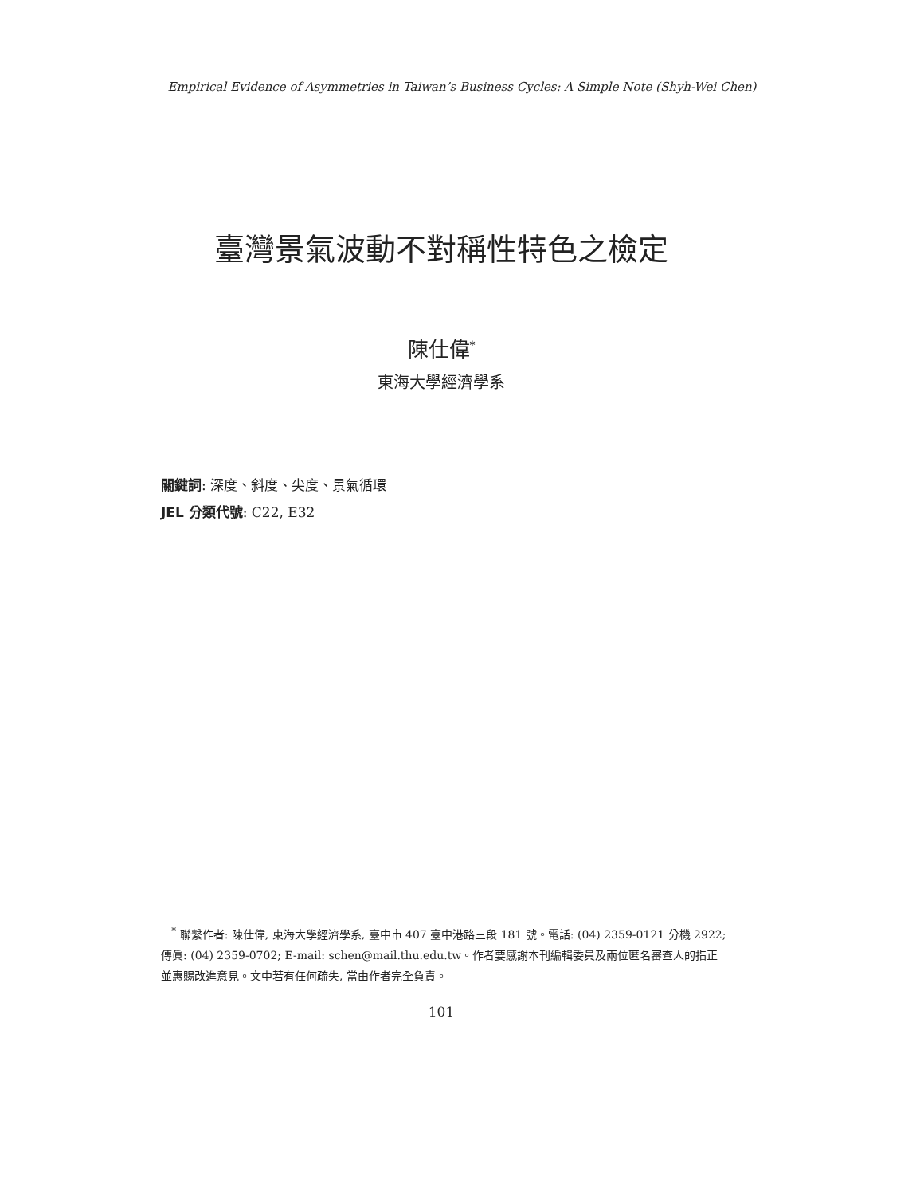Empirical Evidence of Asymmetries in Taiwan’s Business Cycles: A Simple Note (Shyh-Wei Chen)
臺灣景氣波動不對稱性特色之檢定
陳仕偉<sup>*</sup>
東海大學經濟學系
關鍵詞: 深度、斜度、尖度、景氣循環
JEL 分類代號: C22, E32
<sup>*</sup> 聯繫作者: 陳仕偉, 東海大學經濟學系, 臺中市 407 臺中港路三段 181 號。電話: (04) 2359-0121 分機 2922; 傳眞: (04) 2359-0702; E-mail: schen@mail.thu.edu.tw。作者要感謝本刊編輯委員及兩位匿名審查人的指正並惠賜改進意見。文中若有任何疏失, 當由作者完全負責。
101